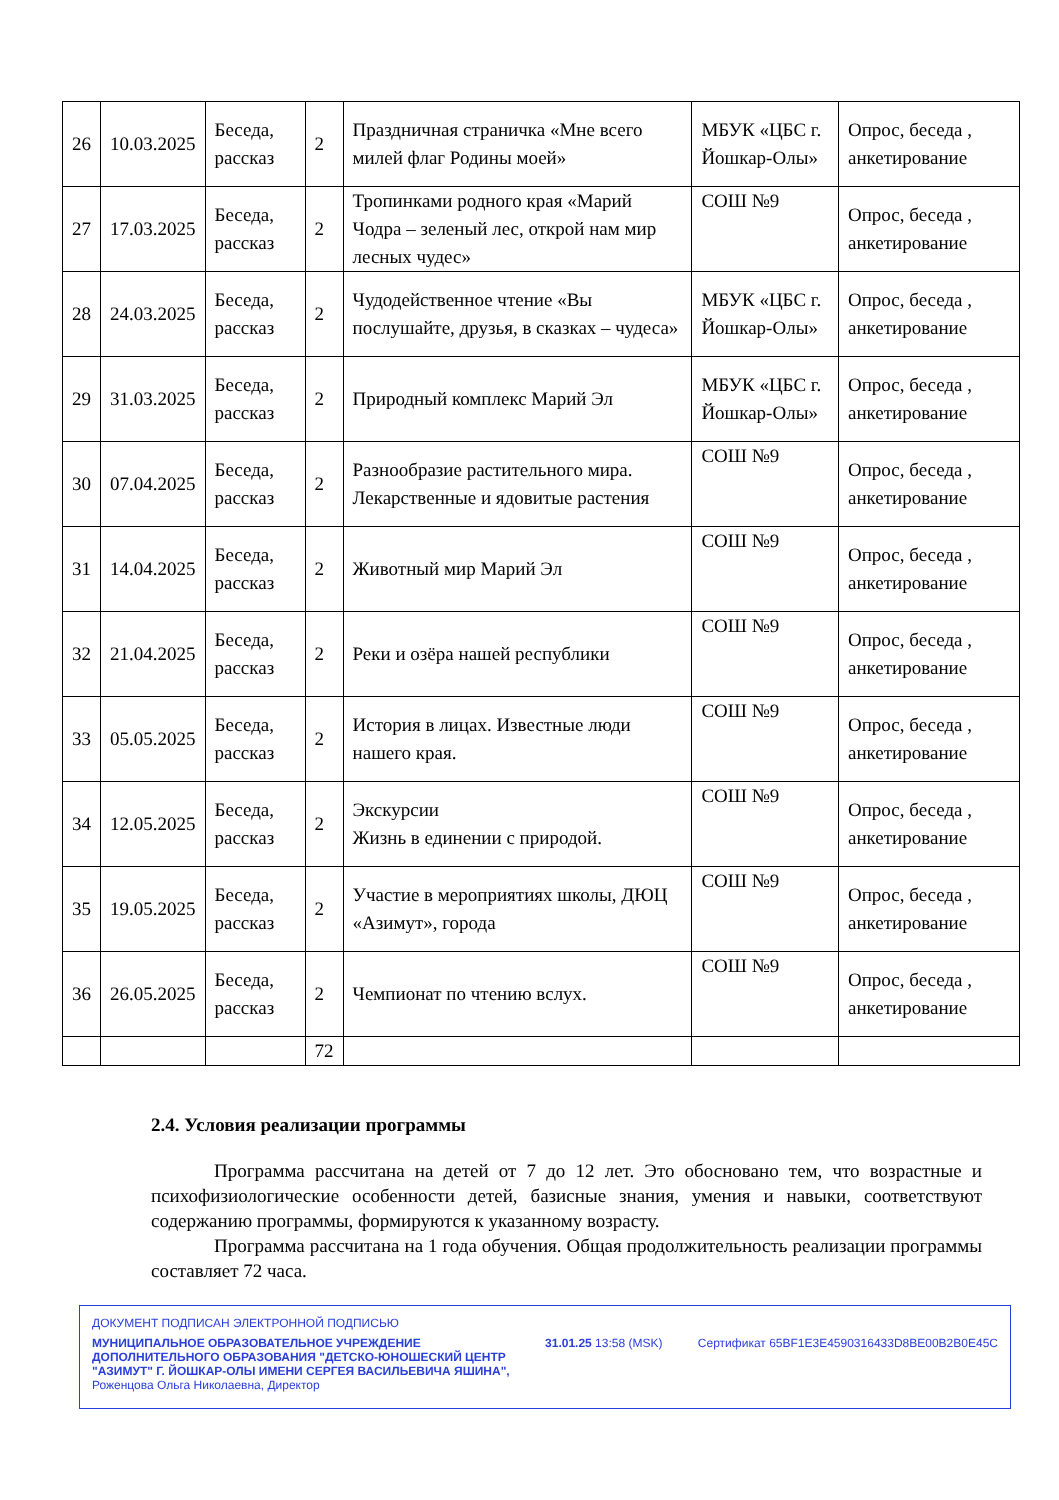| 26 | 10.03.2025 | Беседа, рассказ | 2 | Праздничная страничка «Мне всего милей флаг Родины моей» | МБУК «ЦБС г. Йошкар-Олы» | Опрос, беседа , анкетирование |
| 27 | 17.03.2025 | Беседа, рассказ | 2 | Тропинками родного края «Марий Чодра – зеленый лес, открой нам мир лесных чудес» | СОШ №9 | Опрос, беседа , анкетирование |
| 28 | 24.03.2025 | Беседа, рассказ | 2 | Чудодейственное чтение «Вы послушайте, друзья, в сказках – чудеса» | МБУК «ЦБС г. Йошкар-Олы» | Опрос, беседа , анкетирование |
| 29 | 31.03.2025 | Беседа, рассказ | 2 | Природный комплекс Марий Эл | МБУК «ЦБС г. Йошкар-Олы» | Опрос, беседа , анкетирование |
| 30 | 07.04.2025 | Беседа, рассказ | 2 | Разнообразие растительного мира. Лекарственные и ядовитые растения | СОШ №9 | Опрос, беседа , анкетирование |
| 31 | 14.04.2025 | Беседа, рассказ | 2 | Животный мир Марий Эл | СОШ №9 | Опрос, беседа , анкетирование |
| 32 | 21.04.2025 | Беседа, рассказ | 2 | Реки и озёра нашей республики | СОШ №9 | Опрос, беседа , анкетирование |
| 33 | 05.05.2025 | Беседа, рассказ | 2 | История в лицах. Известные люди нашего края. | СОШ №9 | Опрос, беседа , анкетирование |
| 34 | 12.05.2025 | Беседа, рассказ | 2 | Экскурсии Жизнь в единении с природой. | СОШ №9 | Опрос, беседа , анкетирование |
| 35 | 19.05.2025 | Беседа, рассказ | 2 | Участие в мероприятиях школы, ДЮЦ «Азимут», города | СОШ №9 | Опрос, беседа , анкетирование |
| 36 | 26.05.2025 | Беседа, рассказ | 2 | Чемпионат по чтению вслух. | СОШ №9 | Опрос, беседа , анкетирование |
| | | | 72 | | | |
2.4. Условия реализации программы
Программа рассчитана на детей от 7 до 12 лет. Это обосновано тем, что возрастные и психофизиологические особенности детей, базисные знания, умения и навыки, соответствуют содержанию программы, формируются к указанному возрасту.
Программа рассчитана на 1 года обучения. Общая продолжительность реализации программы составляет 72 часа.
ДОКУМЕНТ ПОДПИСАН ЭЛЕКТРОННОЙ ПОДПИСЬЮ
МУНИЦИПАЛЬНОЕ ОБРАЗОВАТЕЛЬНОЕ УЧРЕЖДЕНИЕ
ДОПОЛНИТЕЛЬНОГО ОБРАЗОВАНИЯ "ДЕТСКО-ЮНОШЕСКИЙ ЦЕНТР
"АЗИМУТ" Г. ЙОШКАР-ОЛЫ ИМЕНИ СЕРГЕЯ ВАСИЛЬЕВИЧА ЯШИНА",
Роженцова Ольга Николаевна, Директор
31.01.25 13:58 (MSK) Сертификат 65BF1E3E4590316433D8BE00B2B0E45C